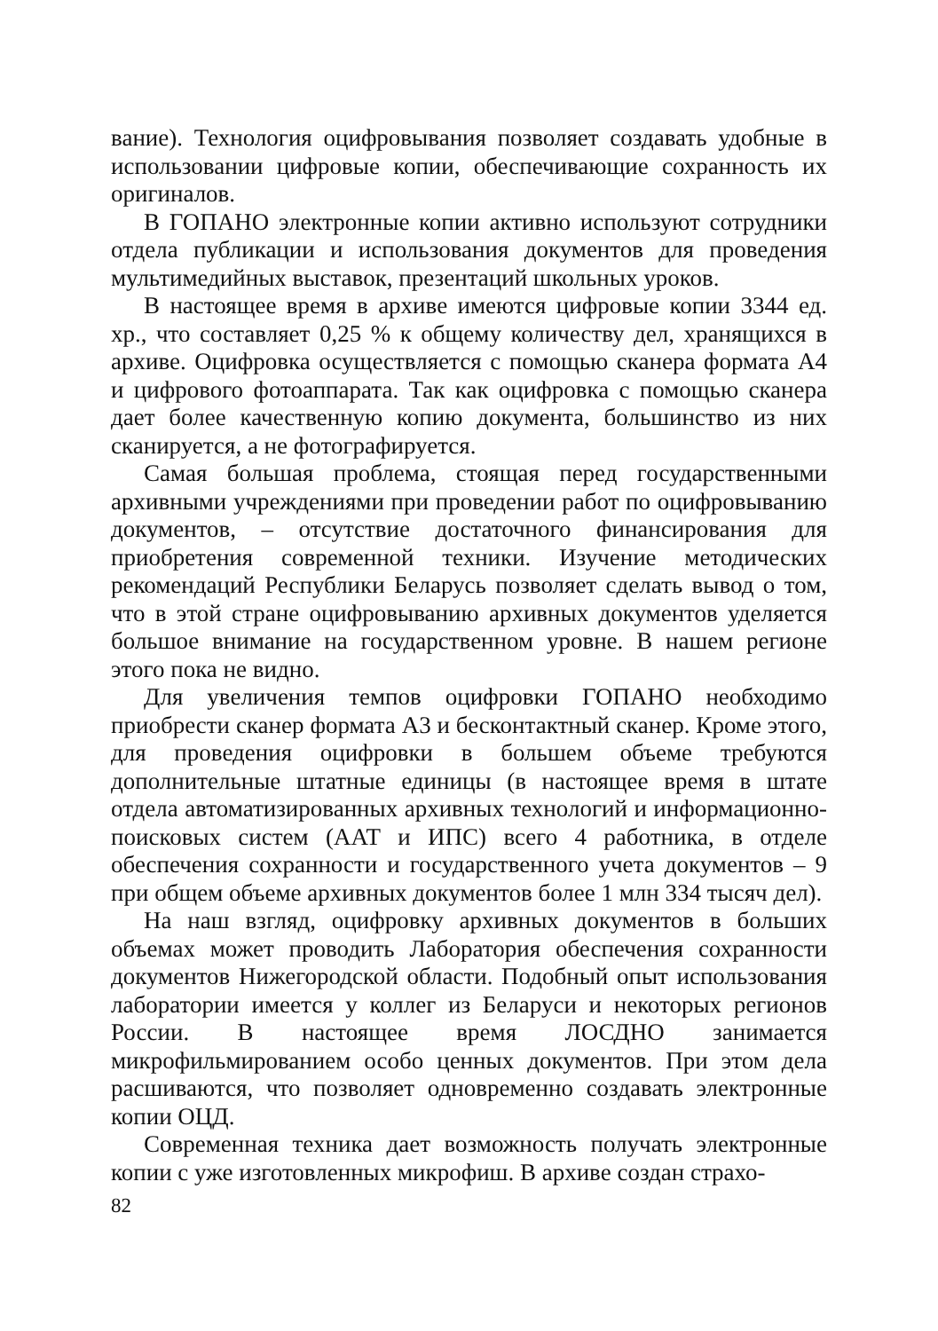вание). Технология оцифровывания позволяет создавать удобные в использовании цифровые копии, обеспечивающие сохранность их оригиналов.
В ГОПАНО электронные копии активно используют сотрудники отдела публикации и использования документов для проведения мультимедийных выставок, презентаций школьных уроков.
В настоящее время в архиве имеются цифровые копии 3344 ед. хр., что составляет 0,25 % к общему количеству дел, хранящихся в архиве. Оцифровка осуществляется с помощью сканера формата А4 и цифрового фотоаппарата. Так как оцифровка с помощью сканера дает более качественную копию документа, большинство из них сканируется, а не фотографируется.
Самая большая проблема, стоящая перед государственными архивными учреждениями при проведении работ по оцифровыванию документов, – отсутствие достаточного финансирования для приобретения современной техники. Изучение методических рекомендаций Республики Беларусь позволяет сделать вывод о том, что в этой стране оцифровыванию архивных документов уделяется большое внимание на государственном уровне. В нашем регионе этого пока не видно.
Для увеличения темпов оцифровки ГОПАНО необходимо приобрести сканер формата А3 и бесконтактный сканер. Кроме этого, для проведения оцифровки в большем объеме требуются дополнительные штатные единицы (в настоящее время в штате отдела автоматизированных архивных технологий и информационно-поисковых систем (ААТ и ИПС) всего 4 работника, в отделе обеспечения сохранности и государственного учета документов – 9 при общем объеме архивных документов более 1 млн 334 тысяч дел).
На наш взгляд, оцифровку архивных документов в больших объемах может проводить Лаборатория обеспечения сохранности документов Нижегородской области. Подобный опыт использования лаборатории имеется у коллег из Беларуси и некоторых регионов России. В настоящее время ЛОСДНО занимается микрофильмированием особо ценных документов. При этом дела расшиваются, что позволяет одновременно создавать электронные копии ОЦД.
Современная техника дает возможность получать электронные копии с уже изготовленных микрофиш. В архиве создан страхо-
82